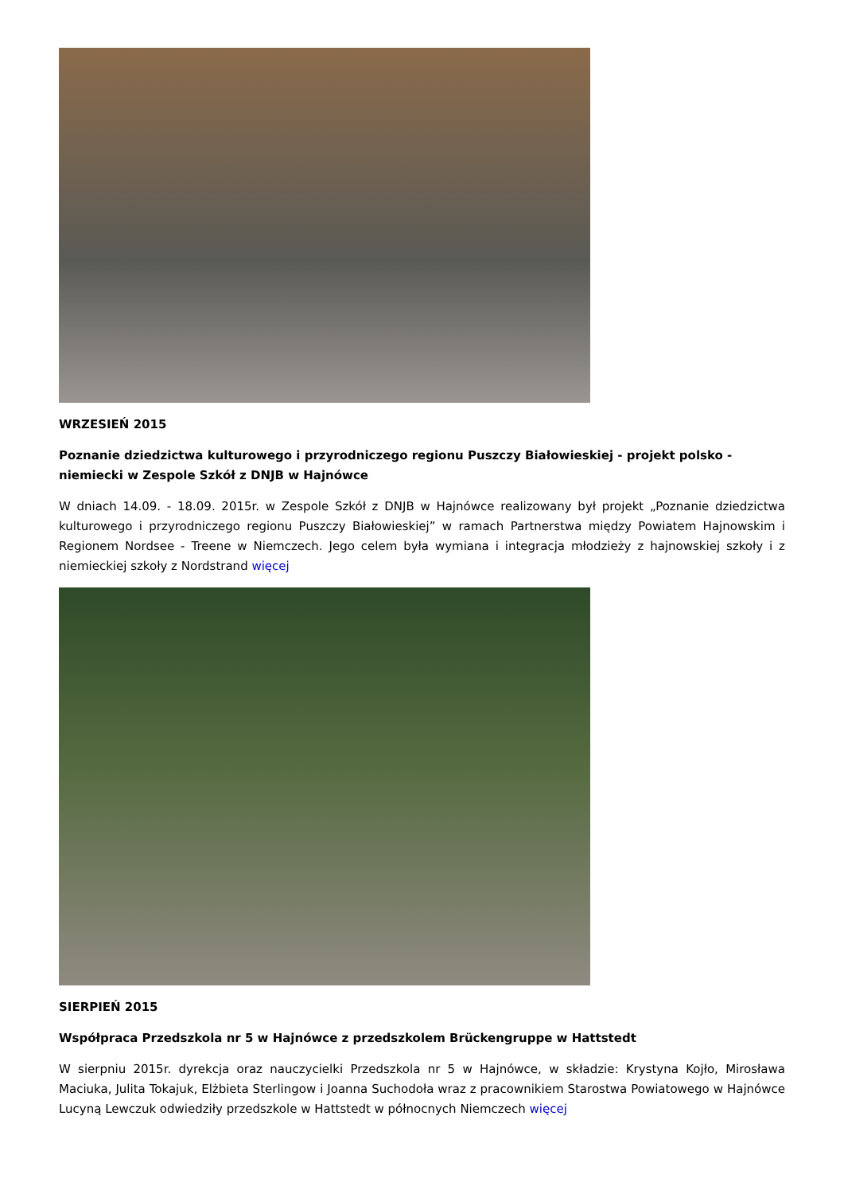WRZESIEŃ 2015
Poznanie dziedzictwa kulturowego i przyrodniczego regionu Puszczy Białowieskiej - projekt polsko - niemiecki w Zespole Szkół z DNJB w Hajnówce
W dniach 14.09. - 18.09. 2015r. w Zespole Szkół z DNJB w Hajnówce realizowany był projekt „Poznanie dziedzictwa kulturowego i przyrodniczego regionu Puszczy Białowieskiej” w ramach Partnerstwa między Powiatem Hajnowskim i Regionem Nordsee - Treene w Niemczech. Jego celem była wymiana i integracja młodzieży z hajnowskiej szkoły i z niemieckiej szkoły z Nordstrand więcej
SIERPIEŃ 2015
Współpraca Przedszkola nr 5 w Hajnówce z przedszkolem Brückengruppe w Hattstedt
W sierpniu 2015r. dyrekcja oraz nauczycielki Przedszkola nr 5 w Hajnówce, w składzie: Krystyna Kojło, Mirosława Maciuka, Julita Tokajuk, Elżbieta Sterlingow i Joanna Suchodoła wraz z pracownikiem Starostwa Powiatowego w Hajnówce Lucyną Lewczuk odwiedziły przedszkole w Hattstedt w północnych Niemczech więcej